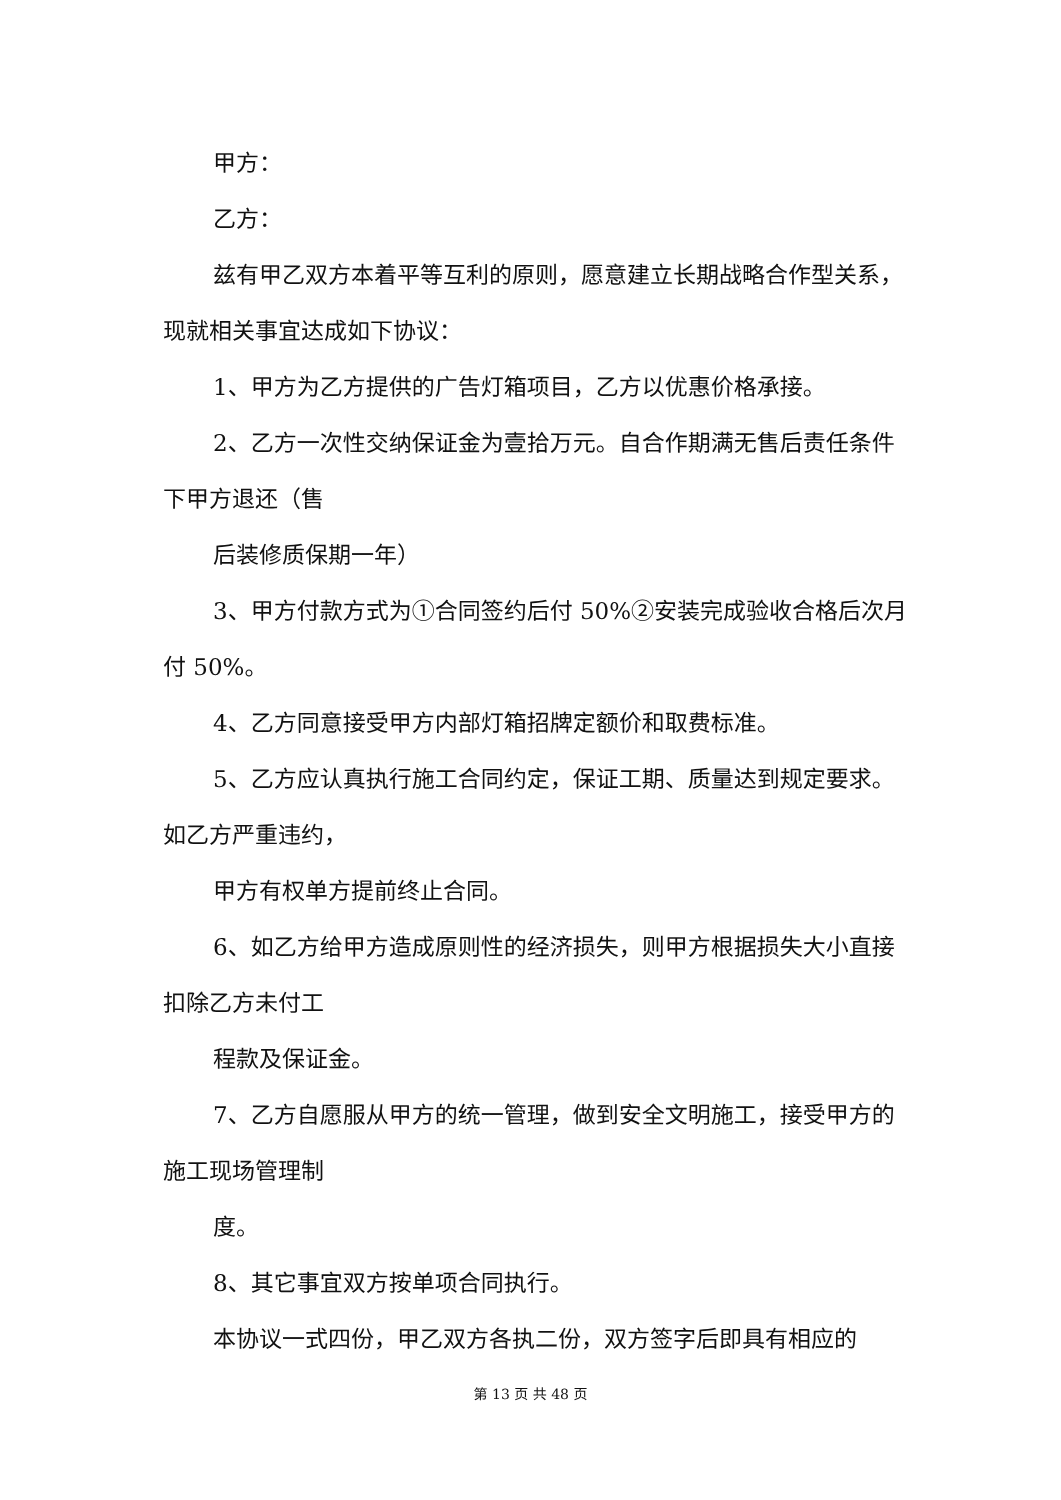甲方：
乙方：
兹有甲乙双方本着平等互利的原则，愿意建立长期战略合作型关系，现就相关事宜达成如下协议：
1、甲方为乙方提供的广告灯箱项目，乙方以优惠价格承接。
2、乙方一次性交纳保证金为壹拾万元。自合作期满无售后责任条件下甲方退还（售
后装修质保期一年）
3、甲方付款方式为①合同签约后付 50%②安装完成验收合格后次月付 50%。
4、乙方同意接受甲方内部灯箱招牌定额价和取费标准。
5、乙方应认真执行施工合同约定，保证工期、质量达到规定要求。如乙方严重违约，
甲方有权单方提前终止合同。
6、如乙方给甲方造成原则性的经济损失，则甲方根据损失大小直接扣除乙方未付工
程款及保证金。
7、乙方自愿服从甲方的统一管理，做到安全文明施工，接受甲方的施工现场管理制
度。
8、其它事宜双方按单项合同执行。
本协议一式四份，甲乙双方各执二份，双方签字后即具有相应的
第 13 页 共 48 页